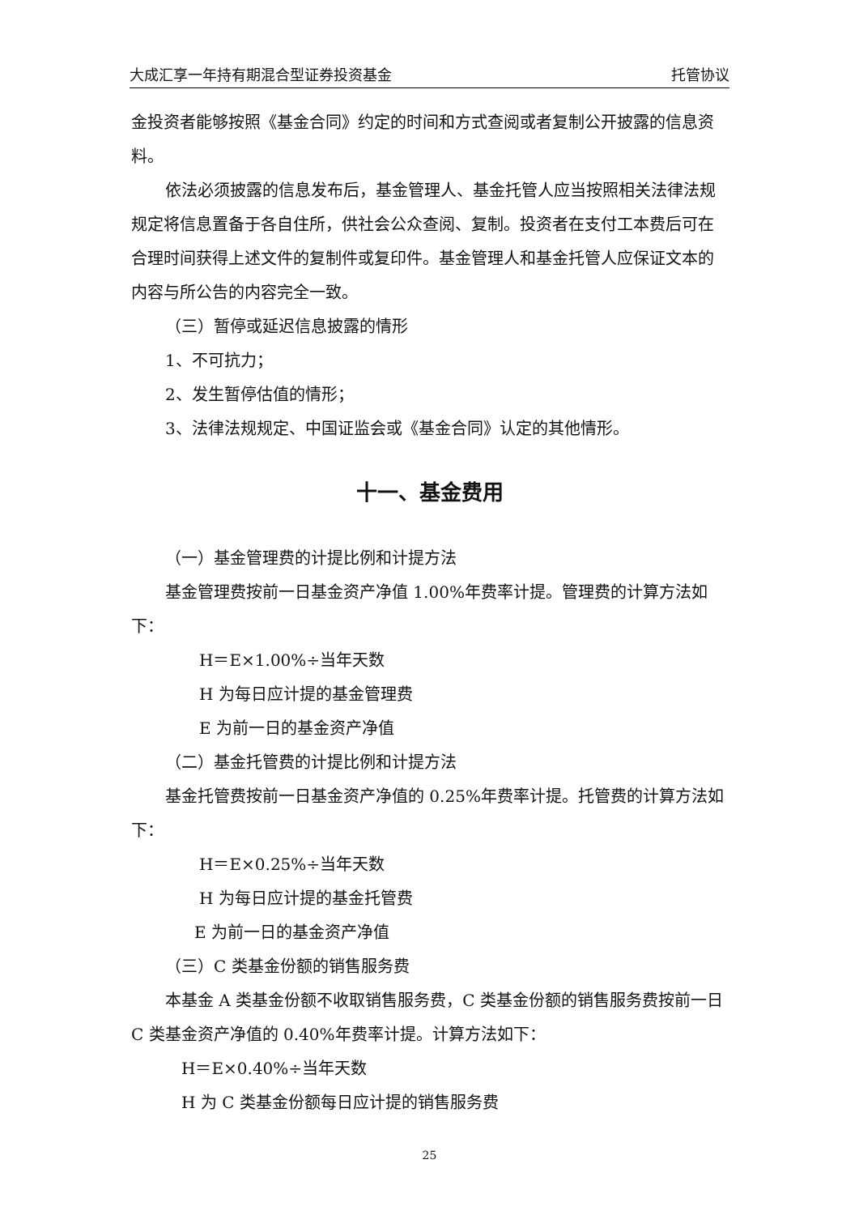大成汇享一年持有期混合型证券投资基金 托管协议
金投资者能够按照《基金合同》约定的时间和方式查阅或者复制公开披露的信息资料。
依法必须披露的信息发布后，基金管理人、基金托管人应当按照相关法律法规规定将信息置备于各自住所，供社会公众查阅、复制。投资者在支付工本费后可在合理时间获得上述文件的复制件或复印件。基金管理人和基金托管人应保证文本的内容与所公告的内容完全一致。
（三）暂停或延迟信息披露的情形
1、不可抗力；
2、发生暂停估值的情形；
3、法律法规规定、中国证监会或《基金合同》认定的其他情形。
十一、基金费用
（一）基金管理费的计提比例和计提方法
基金管理费按前一日基金资产净值 1.00%年费率计提。管理费的计算方法如下：
H＝E×1.00%÷当年天数
H 为每日应计提的基金管理费
E 为前一日的基金资产净值
（二）基金托管费的计提比例和计提方法
基金托管费按前一日基金资产净值的 0.25%年费率计提。托管费的计算方法如下：
H＝E×0.25%÷当年天数
H 为每日应计提的基金托管费
E 为前一日的基金资产净值
（三）C 类基金份额的销售服务费
本基金 A 类基金份额不收取销售服务费，C 类基金份额的销售服务费按前一日 C 类基金资产净值的 0.40%年费率计提。计算方法如下：
H＝E×0.40%÷当年天数
H 为 C 类基金份额每日应计提的销售服务费
25